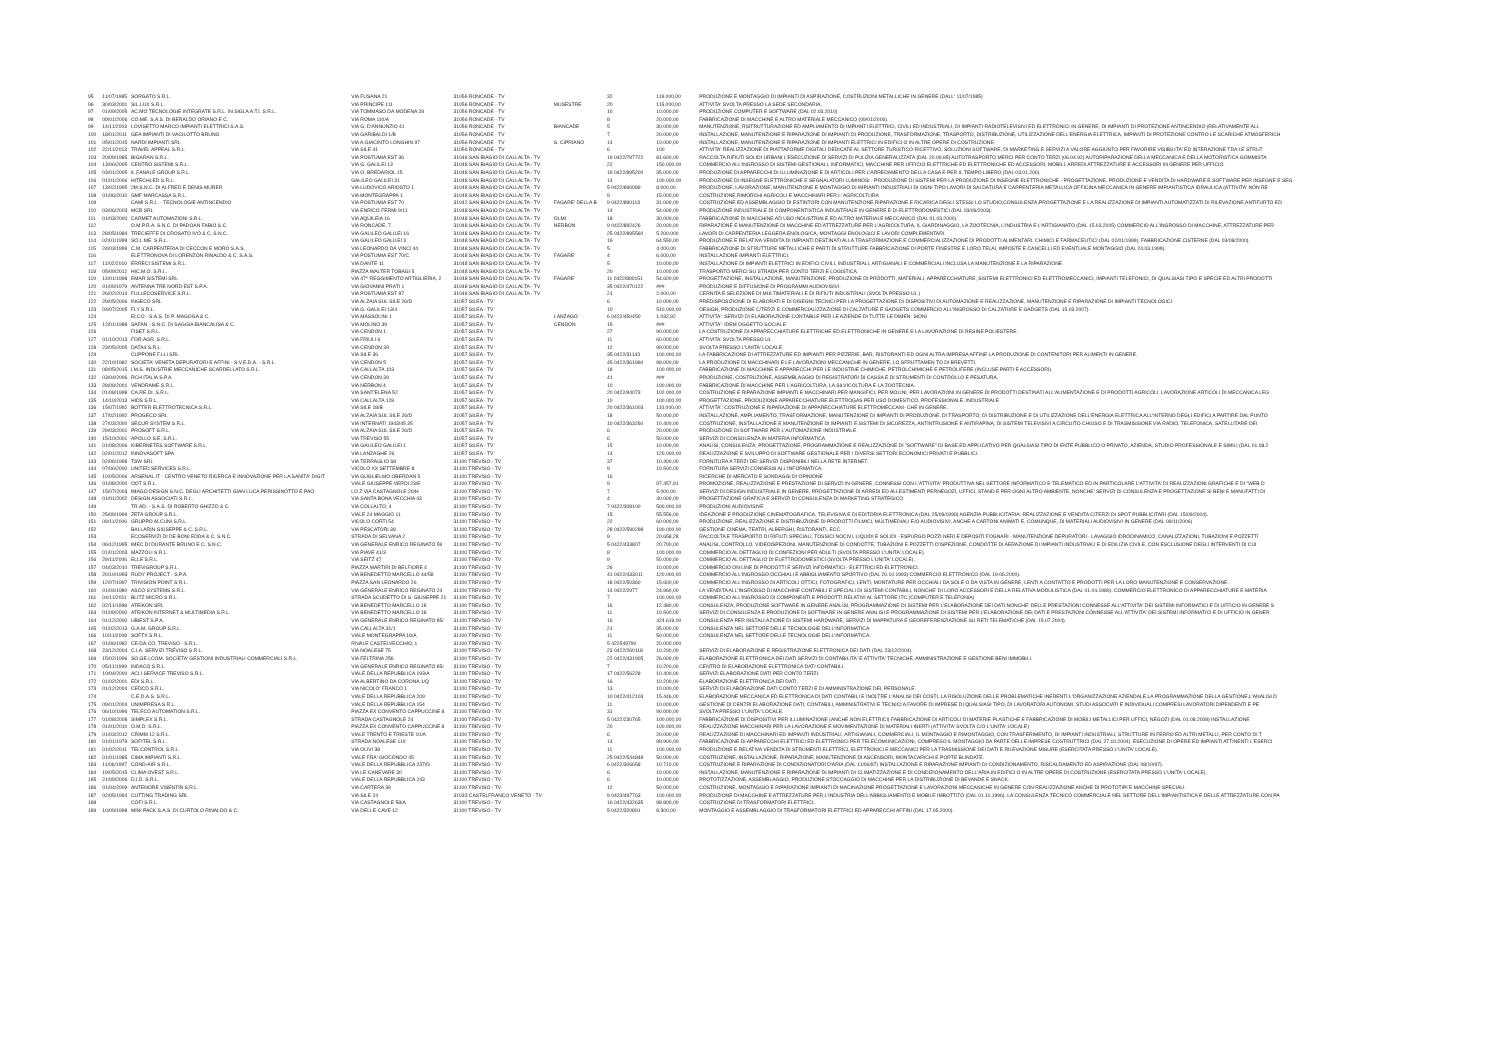| 95 | 11/07/1985 | SORGATO S.R.L. | VIA FUSANA 21 | 31056 RONCADE - TV | | 32 | 119.000,00 | PRODUZIONE E MONTAGGIO DI IMPIANTI DI ASPIRAZIONE, COSTRUZIONI METALLICHE IN GENERE (DALL' 11/07/1985) |
| 96 | 30/03/2001 | SIL.LUX S.R.L. | VIA PRINCIPE 111 | 31056 RONCADE - TV | MUSESTRE | 20 | 115.000,00 | ATTIVITA' SVOLTA PRESSO LA SEDE SECONDARIA. |
| 97 | 01/09/2005 | AC.MO TECNOLOGIE INTEGRATE S.R.L. IN SIGLA A.T.I. S.R.L. | VIA TOMMASO DA MODENA 28 | 31056 RONCADE - TV | | 10 | 10.000,00 | PRODUZIONE COMPUTER E SOFTWARE (DAL 02.03.2010) |
| 98 | 09/01/2006 | CO.ME. S.A.S. DI BERALDO ORIANO E C. | VIA ROMA 110/A | 31056 RONCADE - TV | | 8 | 20.000,00 | FABBRICAZIONE DI MACCHINE E ALTRO MATERIALE MECCANICO (09/01/2006). |
| 99 | 14/11/2003 | LOVISETTO MARCO IMPIANTI ELETTRICI S.A.S. | VIA G. D'ANNUNZIO 41 | 31056 RONCADE - TV | BIANCADE | 5 | 30.000,00 | MANUTENZIONE, RISTRUTTURAZIONE ED AMPLIAMENTO DI IMPIANTI ELETTRICI, CIVILI ED INDUSTRIALI, DI IMPIANTI RADIOTELEVISIVI ED ELETTRONICI IN GENERE, DI IMPIANTI DI PROTEZIONE ANTINCENDIO (RELATIVAMENTE ALL |
| 100 | 18/01/2011 | GEA IMPIANTI DI VACILOTTO BRUNO | VIA GARIBALDI 1/B | 31056 RONCADE - TV | | 7 | 20.000,00 | INSTALLAZIONE, MANUTENZIONE E RIPARAZIONE DI IMPIANTI DI PRODUZIONE, TRASFORMAZIONE, TRASPORTO, DISTRIBUZIONE, UTILIZZAZIONE DELL'ENERGIA ELETTRICA, IMPIANTI DI PROTEZIONE CONTRO LE SCARICHE ATMOSFERICH |
| 101 | 05/01/2015 | NARDI IMPIANTI SRL | VIA A.GIACINTO LONGHIN 97 | 31056 RONCADE - TV | S. CIPRIANO | 14 | 10.000,00 | INSTALLAZIONE, MANUTENZIONE E RIPARAZIONE DI IMPIANTI ELETTRICI IN EDIFICI O IN ALTRE OPERE DI COSTRUZIONE. |
| 102 | 22/11/2013 | TRAVEL APPEAL S.R.L. | VIA SILE 41 | 31056 RONCADE - TV | | 6 | 100 | ATTIVITA' REALIZZAZIONE DI PIATTAFORME DIGITALI DEDICATE AL SETTORE TURISTICO-RICETTIVO, SOLUZIONI SOFTWARE, DI MARKETING E SERVIZI A VALORE AGGIUNTO PER FAVORIRE VISIBILITA' ED INTERAZIONE TRA LE STRUT |
| 103 | 20/09/1985 | BIGARAN S.R.L. | VIA POSTUMIA EST 36 | 31048 SAN BIAGIO DI CALLALTA - TV | | 19 0422/797722 | 81.600,00 | RACCOLTA RIFIUTI SOLIDI URBANI L'ESECUZIONE DI SERVIZI DI PULIZIA GENERALIZZATA (DAL 20.09.85) AUTOTRASPORTO MERCI PER CONTO TERZI (06.04.92) AUTORIPARAZIONE DELLA MECCANICA E DELLA MOTORISTICA GOMMISTA |
| 104 | 13/06/2005 | CENTRO SISTEMI S.R.L. | VIA G. GALILEI 13 | 31048 SAN BIAGIO DI CALLALTA - TV | | 22 | 150.000,00 | COMMERCIO ALL'INGROSSO DI SISTEMI GESTIONALI, INFORMATICI, MACCHINE PER UFFICIO ELETTRICHE ED ELETTRONICHE ED ACCESSORI, MOBILI, ARREDI ATTREZZATURE E ACCESSORI IN GENERE PER UFFICIO. |
| 105 | 03/01/2005 | IL FANALE GROUP S.R.L. | VIA O. BREDARIOL 15 | 31048 SAN BIAGIO DI CALLALTA - TV | | 19 0422/895200 | 35.000,00 | PRODUZIONE DI APPARECCHI DI ILLUMINAZIONE E DI ARTICOLI PER L'ARREDAMENTO DELLA CASA E PER IL TEMPO LIBERO (DAL 03.01.200). |
| 106 | 01/01/2006 | HITECHLED S.R.L. | GALILEO GALILEI 31 | 31048 SAN BIAGIO DI CALLALTA - TV | | 14 | 100.000,00 | PRODUZIONE DI INSEGNE ELETTRONICHE E SEGNALATORI LUMINOSI - PRODUZIONE DI SISTEMI PER LA PRODUZIONE DI INSEGNE ELETTRONICHE - PROGETTAZIONE, PRODUZIONE E VENDITA DI HARDWARE E SOFTWARE PER INSEGNE E SEG |
| 107 | 13/02/1995 | 2M S.N.C. DI ALFRED E DENIS MURER | VIA LUDOVICO ARIOSTO 1 | 31048 SAN BIAGIO DI CALLALTA - TV | | 5 0422/890089 | 8.000,00 | PRODUZIONE, LAVORAZIONE, MANUTENZIONE E MONTAGGIO DI IMPIANTI INDUSTRIALI DI OGNI TIPO LAVORI DI SALDATURA E CARPENTERIA METALLICA OFFICINA MECCANICA IN GENERE IMPIANTISTICA IDRAULICA (ATTIVITA' NON RE |
| 108 | 01/06/2010 | GMF MARCASSA S.R.L. | VIA MONTEGRAPPA 1 | 31048 SAN BIAGIO DI CALLALTA - TV | | 9 | 15.000,00 | COSTRUZIONE RIMORCHI AGRICOLI E MACCHINARI PER L' AGRICOLTURA |
| 109 | | CAMI S.R.L. - TECNOLOGIE ANTINCENDIO | VIA POSTUMIA EST 70 | 31042 SAN BIAGIO DI CALLALTA - TV | FAGARE' DELLA B | 9 0422/890113 | 31.000,00 | COSTRUZIONE ED ASSEMBLAGGIO DI ESTINTORI CON MANUTENZIONE,RIPARAZIONE E RICARICA DEGLI STESSI LO STUDIO,CONSULENZA,PROGETTAZIONE E LA REALIZZAZIONE DI IMPIANTI AUTOMATIZZATI DI RILEVAZIONE,ANTIFURTO ED |
| 110 | 03/06/2003 | MCR SRL | VIA ENRICO FERMI 9/11 | 31048 SAN BIAGIO DI CALLALTA - TV | | 14 | 54.000,00 | PRODUZIONE INDUSTRIALE DI COMPONENTISTICA INDUSTRIALE IN GENERE E DI ELETTRODOMESTICI (DAL 03/06/2003). |
| 111 | 01/03/2000 | CARMET AUTOMAZIONI S.R.L. | VIA AQUILEIA 16 | 31048 SAN BIAGIO DI CALLALTA - TV | OLMI | 18 | 30.000,00 | FABBRICAZIONE DI MACCHINE AD USO INDUSTRIALE ED ALTRO MATERIALE MECCANICO (DAL 01.03.2000). |
| 112 | | O.M.P.R.A. S.N.C. DI PADOAN FABIO & C. | VIA RONCADE, 7 | 31048 SAN BIAGIO DI CALLALTA - TV | NERBON | 9 0422/892426 | 20.000,00 | RIPARAZIONE E MANUTENZIONE DI MACCHINE ED ATTREZZATURE PER L'AGRICOLTURA, IL GIARDINAGGIO, LA ZOOTECNIA, L'INDUSTRIA E L'ARTIGIANATO (DAL 15.03.2005) COMMERCIO ALL'INGROSSO DI MACCHINE, ATTREZZATURE PER |
| 113 | 28/05/1984 | TRECIEFFE DI CROSATO IVO & C. S.N.C. | VIA GALILEO GALILEI 16 | 31048 SAN BIAGIO DI CALLALTA - TV | | 25 0422/895560 | 5.200.000 | LAVORI DI CARPENTERIA LEGGERA ENOLOGICA, MONTAGGI ENOLOGICI E LAVORI COMPLEMENTARI. |
| 114 | 02/01/1999 | SO.L.ME. S.R.L. | VIA GALILEO GALILEI 3 | 31048 SAN BIAGIO DI CALLALTA - TV | | 16 | 64.550,00 | PRODUZIONE E RELATIVA VENDITA DI IMPIANTI DESTINATI ALLA TRASFORMAZIONE E COMMERCIALIZZAZIONE DI PRODOTTI ALIMENTARI, CHIMICI E FARMACEUTICI (DAL 02/01/1999). FABBRICAZIONE CISTERNE (DAL 03/08/2000). |
| 115 | 24/03/1999 | C.M. CARPENTERIA DI CECCON E MORO S.A.S. | VIA LEONARDO DA VINCI 44 | 31048 SAN BIAGIO DI CALLALTA - TV | | 5 | 4.000,00 | FABBRICAZIONE DI STRUTTURE METALLICHE E PARTI DI STRUTTURE FABBRICAZIONE DI PORTE FINESTRE E LORO TELAI, IMPOSTE E CANCELLI ED EVENTUALE MONTAGGIO (DAL 24.03.1999). |
| 116 | | ELETTRONOVA DI LORENZON RINALDO & C. S.A.S. | VIA POSTUMIA EST 70/C | 31048 SAN BIAGIO DI CALLALTA - TV | FAGARE' | 4 | 6.000,00 | INSTALLAZIONE IMPIANTI ELETTRICI. |
| 117 | 11/02/2010 | ERRECI SISTEMI S.R.L. | VIA DANTE 11 | 31048 SAN BIAGIO DI CALLALTA - TV | | 5 | 10.000,00 | INSTALLAZIONE DI IMPIANTI ELETTRICI IN EDIFICI CIVILI, INDUSTRIALI, ARTIGIANALI E COMMERCIALI INCLUSA LA MANUTENZIONE E LA RIPARAZIONE. |
| 118 | 05/09/2012 | HIC.M.O. S.R.L. | PIAZZA WALTER TOBAGI 5 | 31048 SAN BIAGIO DI CALLALTA - TV | | 20 | 10.000,00 | TRASPORTO MERCI SU STRADA PER CONTO TERZI E LOGISTICA. |
| 119 | 14/01/1998 | EMAR SISTEMI SRL | VIA 47^ REGGIMENTO ARTIGLIERIA, 2 | 31048 SAN BIAGIO DI CALLALTA - TV | FAGARE' | 11 0422/890151 | 54.600,00 | PROGETTAZIONE, INSTALLAZIONE, MANUTENZIONE, PRODUZIONE DI PRODOTTI, MATERIALI, APPARECCHIATURE, SISTEMI ELETTRONICI ED ELETTROMECCANICI, IMPIANTI TELEFONICI, DI QUALSIASI TIPO E SPECIE ED ALTRI PRODOTTI |
| 120 | 01/09/1979 | ANTENNA TRE NORD EST S.P.A. | VIA GIOVANNI PRATI 1 | 31048 SAN BIAGIO DI CALLALTA - TV | | 35 0422/470122 | ### | PRODUZIONE E DIFFUSIONE DI PROGRAMMI AUDIOVISIVI. |
| 121 | 26/02/2014 | FULLECOSERVICE S.R.L. | VIA POSTUMIA EST 87 | 31048 SAN BIAGIO DI CALLALTA - TV | | 21 | 2.000,00 | CERNITA E SELEZIONE DI MULTIMATERIALI E DI RIFIUTI INDUSTRIALI (SVOLTA PRESSO UL ) |
| 122 | 29/05/2006 | INGECO SRL | VIA ALZAIA SUL SILE 26/D | 31057 SILEA - TV | | 6 | 10.000,00 | PREDISPOSIZIONE DI ELABORATI E DI DISEGNI TECNICI PER LA PROGETTAZIONE DI DISPOSITIVI DI AUTOMAZIONE E REALIZZAZIONE, MANUTENZIONE E RIPARAZIONE DI IMPIANTI TECNOLOGICI. |
| 123 | 04/07/2005 | FLY S.R.L. | VIA G. GALILEI 13/4 | 31057 SILEA - TV | | 10 | 510.000,00 | DESIGN, PRODUZIONE C/TERZI E COMMERCIALIZZAZIONE DI CALZATURE E GADGETS COMMERCIO ALL'INGROSSO DI CALZATURE E GADGETS (DAL 15.03.2007). |
| 124 | | ELCO - S.A.S. DI P. MAGOGA & C. | VIA MASSOLINI 1 | 31057 SILEA - TV | LANZAGO | 6 0422/450450 | 1.032,92 | ATTIVITA': SERVIZI DI ELABORAZIONE CONTABILE PER LE AZIENDE DI TUTTE LE DIMEN- SIONI |
| 125 | 12/01/1988 | SAFAN - S.N.C. DI SAGGIA BIANCALISA & C. | VIA MOLINO 39 | 31057 SILEA - TV | CENDON | 15 | ### | ATTIVITA': IDEM OGGETTO SOCIALE |
| 126 | | FISET S.R.L. | VIA CENDON 1 | 31057 SILEA - TV | | 27 | 90.000,00 | LA COSTRUZIONE DI APPARECCHIATURE ELETTRICHE ED ELETTRONICHE IN GENERE E LA LAVORAZIONE DI RESINE POLIESTERE. |
| 127 | 01/10/2013 | FOR.AGR. S.R.L. | VIA FRIULI 6 | 31057 SILEA - TV | | 11 | 60.000,00 | ATTIVITA' SVOLTA PRESSO UL |
| 128 | 23/05/2005 | DATA4 S.R.L. | VIA CENDON 39 | 31057 SILEA - TV | | 12 | 99.000,00 | SVOLTA PRESSO L'UNITA' LOCALE. |
| 129 | | CUPPONE F.LLI SRL | VIA SILE 36 | 31057 SILEA - TV | | 35 0422/31143 | 100.000,00 | LA FABBRICAZIONE DI ATTREZZATURE ED IMPIANTI PER PIZZERIE, BAR, RISTORANTI ED OGNI ALTRA IMPRESA AFFINE LA PRODUZIONE DI CONTENITORI PER ALIMENTI IN GENERE. |
| 130 | 22/10/1982 | SOCIETA' VENETA DEPURATORI E AFFINI - S.V.E.D.A. - S.R.L. | VIA CENDON 5 | 31057 SILEA - TV | | 45 0422/361960 | 99.000,00 | LA PRODUZIONE DI MACCHINARI E LE LAVORAZIONI MECCANICHE IN GENERE, LO SFRUTTAMEN TO DI BREVETTI. |
| 131 | 08/05/2015 | I.M.S. INDUSTRIE MECCANICHE SCARDELLATO S.R.L. | VIA CALLALTA 103 | 31057 SILEA - TV | | 18 | 100.000,00 | FABBRICAZIONE DI MACCHINE E APPARECCHI PER LE INDUSTRIE CHIMICHE, PETROLCHIMICHE E PETROLIFERE (INCLUSE PARTI E ACCESSORI). |
| 132 | 03/04/2006 | RCH ITALIA S.P.A. | VIA CENDON 39 | 31057 SILEA - TV | | 41 | ### | PRODUZIONE, COSTRUZIONE, ASSEMBLAGGIO DI REGISTRATORI DI CASSA E DI STRUMENTI DI CONTROLLO E PESATURA. |
| 133 | 28/09/2001 | VENDRAME S.R.L. | VIA NERBON 4 | 31057 SILEA - TV | | 10 | 100.000,00 | FABBRICAZIONE DI MACCHINE PER L'AGRICOLTURA, LA SILVICOLTURA E LA ZOOTECNIA. |
| 134 | 01/08/1998 | CA.RE.DI. S.R.L. | VIA SANT'ELENA 52 | 31057 SILEA - TV | | 20 0422/94073 | 102.000,00 | COSTRUZIONE E RIPARAZIONE IMPIANTI E MACCHINARI PER MANGIFICI, PER MOLINI, PER LAVORAZIONI IN GENERE DI PRODOTTI DESTINATI ALL'ALIMENTAZIONE E DI PRODOTTI AGRICOLI. LAVORAZIONE ARTICOLI DI MECCANICA LEG |
| 135 | 14/10/2013 | HIDS S.R.L. | VIA CALLALTA 128 | 31057 SILEA - TV | | 10 | 100.000,00 | PROGETTAZIONE, PRODUZIONE APPARECCHIATURE ELETTROGAS PER USO DOMESTICO, PROFESSIONALE, INDUSTRIALE |
| 136 | 15/07/1992 | BOTTER ELETTROTECNICA S.R.L. | VIA SILE 18/B | 31057 SILEA - TV | | 20 0422/361003 | 110.000,00 | ATTIVITA': COSTRUZIONE E RIPARAZIONE DI APPARECCHIATURE ELETTROMECCANI- CHE IN GENERE. |
| 137 | 17/02/1992 | PROGECO SRL | VIA ALZAIA SUL SILE 26/D | 31057 SILEA - TV | | 18 | 50.000,00 | INSTALLAZIONE, AMPLIAMENTO, TRASFORMAZIONE, MANUTENZIONE DI IMPIANTI DI PRODUZIONE, DI TRASPORTO, DI DISTRIBUZIONE E DI UTILIZZAZIONE DELL'ENERGIA ELETTRICA ALL'INTERNO DEGLI EDIFICI A PARTIRE DAL PUNTO |
| 138 | 27/03/2000 | SECUR SYSTEM S.R.L. | VIA INTERNATI 1943/45 35 | 31057 SILEA - TV | | 10 0422/363260 | 10.400,00 | COSTRUZIONE, INSTALLAZIONE E MANUTENZIONE DI IMPIANTI E SISTEMI DI SICUREZZA, ANTINTRUSIONE E ANTIRAPINA, DI SISTEMI TELEVISIVI A CIRCUITO CHIUSO E DI TRASMISSIONE VIA RADIO, TELEFONICA, SATELLITARE DEI |
| 139 | 29/03/2001 | PROSOFT S.R.L. | VIA ALZAIA SUL SILE 26/D | 31057 SILEA - TV | | 6 | 20.000,00 | PRODUZIONE DI SOFTWARE PER L'AUTOMAZIONE INDUSTRIALE |
| 140 | 15/10/2001 | APOLLO S.E. S.R.L. | VIA TREVISO 55 | 31057 SILEA - TV | | 6 | 50.000,00 | SERVIZI DI CONSULENZA IN MATERIA INFORMATICA |
| 141 | 01/08/2006 | KIBERNETES SOFTWARE S.R.L. | VIA GALILEO GALILEI 1 | 31057 SILEA - TV | | 15 | 10.000,00 | ANALISI, CONSULENZA, PROGETTAZIONE, PROGRAMMAZIONE E REALIZZAZIONE DI "SOFTWARE" DI BASE ED APPLICATIVO PER QUALSIASI TIPO DI ENTE PUBBLICO O PRIVATO, AZIENDA, STUDIO PROFESSIONALE E SIMILI (DAL 01.08.2 |
| 142 | 02/01/2012 | INNOVASOFT SPA | VIA LANZAGHE 26 | 31057 SILEA - TV | | 14 | 120.000,00 | REALIZZAZIONE E SVILUPPO DI SOFTWARE GESTIONALE PER I DIVERSI SETTORI ECONOMICI PRIVATI E PUBBLICI. |
| 143 | 02/06/1998 | TSW SRL | VIA TERRAGLIO 68 | 31100 TREVISO - TV | | 37 | 10.400,00 | FORNITURA A TERZI DEI SERVIZI DISPONIBILI NELLA RETE INTERNET. |
| 144 | 07/06/2000 | UNITED SERVICES S.R.L. | VICOLO XX SETTEMBRE 8 | 31100 TREVISO - TV | | 9 | 10.500,00 | FORNITURA SERVIZI CONNESSI ALL'INFORMATICA. |
| 145 | 10/05/2006 | ARSENAL.IT - CENTRO VENETO RICERCA E INNOVAZIONE PER LA SANITA' DIGIT | VIA GUGLIELMO OBERDAN 5 | 31100 TREVISO - TV | | 16 | | RICERCHE DI MERCATO E SONDAGGI DI OPINIONE |
| 146 | 01/08/2000 | OOT S.R.L. | VIALE GIUSEPPE VERDI 23/E | 31100 TREVISO - TV | | 9 | 97.457,91 | PROMOZIONE, REALIZZAZIONE E PRESTAZIONE DI SERVIZI IN GENERE, CONNESSI CON L'ATTIVITA' PRODUTTIVA NEL SETTORE INFORMATICO E TELEMATICO ED IN PARTICOLARE L'ATTIVITA' DI REALIZZAZIONI GRAFICHE E DI "WEB D |
| 147 | 15/07/2003 | IMAGO DESIGN S.N.C. DEGLI ARCHITETTI GIAN LUCA PERISSINOTTO E PAO | LO Z VIA CASTAGNOLE 20/H | 31100 TREVISO - TV | | 7 | 5.000,00 | SERVIZI DI DESIGN INDUSTRIALE IN GENERE, PROGETTAZIONE DI ARREDI ED ALLESTIMENTI PERNEGOZI, UFFICI, STAND E PER OGNI ALTRO AMBIENTE, NONCHE' SERVIZI DI CONSULENZA E PROGETTAZIONE SI BENI E MANUFATTI DI |
| 148 | 01/01/2002 | DESIGN ASSOCIATI S.R.L. | VIA SANTA BONA VECCHIA 43 | 31100 TREVISO - TV | | 4 | 40.000,00 | PROGETTAZIONE GRAFICA E SERVIZI DI CONSULENZA DI MARKETING STRATEGICO |
| 149 | | TR.AD. - S.A.S. DI ROBERTO GHIZZO & C. | VIA COLLALTO, 4 | 31100 TREVISO - TV | | 7 0422/308100 | 500.000,00 | PRODUZIONI AUDIOVISIVE |
| 150 | 25/09/1999 | ZETA GROUP S.R.L. | VIALE 24 MAGGIO 11 | 31100 TREVISO - TV | | 15 | 55.556,00 | IDEAZIONE E PRODUZIONE CINEMATOGRAFICA, TELEVISIVA E DI EDITORIA ELETTRONICA (DAL 25/09/1999) AGENZIA PUBBLICITARIA: REALIZZAZIONE E VENDITA C/TERZI DI SPOT PUBBLICITARI (DAL 15/09/2004). |
| 151 | 09/11/2006 | GRUPPO ALCUNI S.R.L. | VICOLO CORTI 54 | 31100 TREVISO - TV | | 22 | 60.000,00 | PRODUZIONE, REALIZZAZIONE E DISTRIBUZIONE DI PRODOTTI FILMICI, MULTIMEDIALI E/O AUDIOVISIVI, ANCHE A CARTONI ANIMATI E, COMUNQUE, DI MATERIALI AUDIOVISIVI IN GENERE (DAL 09/11/2006) |
| 152 | | BALLARIN GIUSEPPE & C. S.R.L. | VIA PESCATORI 38 | 31100 TREVISO - TV | | 28 0422/590298 | 100.000,00 | GESTIONE CINEMA, TEATRI, ALBERGHI, RISTORANTI, ECC. |
| 153 | | ECOSERVIZI DI DE BONI EDDA & C. S.N.C. | STRADA DI SELVANA 2 | 31100 TREVISO - TV | | 9 | 20.658,28 | RACCOLTA E TRASPORTO DI RIFIUTI SPECIALI, TOSSICI NOCIVI, LIQUIDI E SOLIDI - ESPURGO POZZI NERI E DEPOSITI FOGNARI - MANUTENZIONE DEPURATORI - LAVAGGIO IDRODINAMICO, CANALIZZAZIONI, TUBAZIONI E POZZETTI |
| 154 | 06/12/1995 | IMEC DI DURANTE BRUNO E C. S.N.C. | VIA GENERALE ENRICO REGINATO 59 | 31100 TREVISO - TV | | 5 0422/433807 | 20.700,00 | ANALISI, CONTROLLO, VIDEOISPEZIONI, MANUTENZIONE DI CONDOTTE, TUBAZIONI E POZZETTI D'ISPEZIONE, CONDOTTE DI AERAZIONE DI IMPIANTI INDUSTRIALI E DI EDILIZIA CIVILE, CON ESCLUSIONE DEGLI INTERVENTI DI CUI |
| 155 | 01/01/2003 | MAZZOLI S.R.L. | VIA PIAVE 41/3 | 31100 TREVISO - TV | | 8 | 100.000,00 | COMMERCIO AL DETTAGLIO DI CONFEZIONI PER ADULTI (SVOLTA PRESSO L'UNITA' LOCALE). |
| 156 | 29/11/2006 | ELLE S.R.L. | VIA SEITZ 47 | 31100 TREVISO - TV | | 9 | 50.000,00 | COMMERCIO AL DETTAGLIO DI ELETTRODOMESTICI (SVOLTA PRESSO L'UNITA' LOCALE). |
| 157 | 04/03/2010 | TREVIGROUP S.R.L. | PIAZZA MARTIRI DI BELFIORE 4 | 31100 TREVISO - TV | | 26 | 10.000,00 | COMMERCIO ON LINE DI PRODOTTI E SERVIZI INFORMATICI - ELETTRICI ED ELETTRONICI. |
| 158 | 20/10/1993 | RUDY PROJECT - S.P.A. | VIA BENEDETTO MARCELLO 44/58 | 31100 TREVISO - TV | | 41 0422/433011 | 120.000,00 | COMMERCIO ALL'INGROSSO OCCHIALI E ABBIGLIAMENTO SPORTIVO (DAL 20.10.1993) COMMERCIO ELETTRONICO (DAL 19.06.2000). |
| 159 | 12/07/1997 | TRIVISION POINT S.R.L. | PIAZZA SAN LEONARDO 26 | 31100 TREVISO - TV | | 18 0422/50360 | 15.600,00 | COMMERCIO ALL'INGROSSO DI ARTICOLI OTTICI, FOTOGRAFICI, LENTI, MONTATURE PER OCCHIALI DA SOLE O DA VISTA IN GENERE, LENTI A CONTATTO E PRODOTTI PER LA LORO MANUTENZIONE E CONSERVAZIONE. |
| 160 | 01/04/1980 | ASCO SYSTEMS S.R.L. | VIA GENERALE ENRICO REGINATO 24 | 31100 TREVISO - TV | | 14 0422/2977 | 24.960,00 | LA VENDITA ALL'INGROSSO DI MACCHINE CONTABILI E SPECIALI DI SISTEMI CONTABILI, NONCHE' DI LORO ACCESSORI E DELLA RELATIVA MODULISTICA (DAL 01.04.1980). COMMERCIO ELETTRONICO DI APPARECCHIATURE E MATERIA |
| 161 | 04/11/2011 | BLITZ MICRO S.R.L. | STRADA SCUDETTO DI S. GIUSEPPE 21 | 31100 TREVISO - TV | | 7 | 100.000,00 | COMMERCIO ALL'INGROSSO DI COMPONENTI E PRODOTTI RELATIVI AL SETTORE ITC (COMPUTER E TELEFONIA) |
| 162 | 02/11/1998 | ATEIKON SRL | VIA BENEDETTO MARCELLO 18 | 31100 TREVISO - TV | | 16 | 12.480,00 | CONSULENZA, PRODUZIONE SOFTWARE IN GENERE ANALISI, PROGRAMMAZIONE DI SISTEMI PER L'ELABORAZIONE DEI DATI NONCHE' DELLE PRESTAZIONI CONNESSE ALL'ATTIVITA' DEI SISTEMI INFORMATICI E DI UFFICIO IN GENERE S |
| 163 | 01/09/2000 | ATEIKON INTERNET & MULTIMEDIA S.R.L. | VIA BENEDETTO MARCELLO 18 | 31100 TREVISO - TV | | 11 | 10.500,00 | SERVIZI DI CONSULENZA E PRODUZIONE DI SOFTWARE IN GENERE ANALISI E PROGRAMMAZIONE DI SISTEMI PER L'ELABORAZIONE DEI DATI E PRESTAZIONI CONNESSE ALL'ATTIVITA' DEI SISTEMI INFORMATICI E DI UFFICIO IN GENER |
| 164 | 01/12/2000 | UBIEST S.P.A. | VIA GENERALE ENRICO REGINATO 85/ | 31100 TREVISO - TV | | 16 | 424.619,00 | CONSULENZA PER INSTALLAZIONE DI SISTEMI HARDWARE, SERVIZI DI MAPPATURA E GEOREFERENZIAZIONE SU RETI TELEMATICHE (DAL 15.07.2004). |
| 165 | 01/02/2013 | G.A.M. GROUP S.R.L. | VIA CALLALTA 31/1 | 31100 TREVISO - TV | | 21 | 35.000,00 | CONSULENZA NEL SETTORE DELLE TECNOLOGIE DELL'INFORMATICA |
| 166 | 10/11/2008 | SOFTX S.R.L. | VIALE MONTEGRAPPA 18/A | 31100 TREVISO - TV | | 11 | 50.000,00 | CONSULENZA NEL SETTORE DELLE TECNOLOGIE DELL'INFORMATICA. |
| 167 | 01/06/1982 | CE.DA.CO. TREVISO - S.R.L. | RIVALE CASTELVECCHIO, 1 | 31100 TREVISO - TV | | 5 422549790 | 20.000.000 | |
| 168 | 23/12/2004 | C.I.A. SERVIZI TREVISO S.R.L. | VIA NOALESE 75 | 31100 TREVISO - TV | | 23 0422/260118 | 10.200,00 | SERVIZI DI ELABORAZIONE E REGISTRAZIONE ELETTRONICA DEI DATI (DAL 23/12/2004). |
| 169 | 15/02/1996 | SO.GE.I.COM. SOCIETA' GESTIONI INDUSTRIALI COMMERCIALI S.R.L. | VIA FELTRINA 256 | 31100 TREVISO - TV | | 22 0422/431905 | 26.000,00 | ELABORAZIONE ELETTRONICA DEI DATI SERVIZI DI CONTABILITA' E ATTIVITA' TECNICHE, AMMINISTRAZIONE E GESTIONE BENI IMMOBILI. |
| 170 | 05/11/1999 | INDACO S.R.L. | VIA GENERALE ENRICO REGINATO 85/ | 31100 TREVISO - TV | | 7 | 10.200,00 | CENTRO DI ELABORAZIONE ELETTRONICA DATI CONTABILI. |
| 171 | 10/04/2000 | ACLI SERVICE TREVISO S.R.L. | VIALE DELLA REPUBBLICA 193/A | 31100 TREVISO - TV | | 17 0422/56228 | 10.400,00 | SERVIZI ELABORAZIONE DATI PER CONTO TERZI. |
| 172 | 01/02/2001 | EDI S.R.L. | VIA ALBERTINO DA CORONA 1/Q | 31100 TREVISO - TV | | 16 | 10.200,00 | ELABORAZIONE ELETTRONICA DEI DATI. |
| 173 | 01/12/2004 | CEDCD S.R.L. | VIA NICOLO' FRANCO 1 | 31100 TREVISO - TV | | 13 | 10.000,00 | SERVIZI DI ELABORAZIONE DATI CONTO TERZI E DI AMMINISTRAZIONE DEL PERSONALE. |
| 174 | | C.E.D.A.S. S.R.L. | VIALE DELLA REPUBBLICA 209 | 31100 TREVISO - TV | | 10 0422/412103 | 15.446,00 | ELABORAZIONE MECCANICA ED ELETTRONICA DI DATI CONTABILI E INOLTRE L'ANALISI DEI COSTI, LA RISOLUZIONE DELLE PROBLEMATICHE INERENTI L'ORGANIZZAZIONE AZIENDALE,LA PROGRAMMAZIONE DELLA GESTIONE,L'ANALISI D |
| 175 | 09/01/2004 | UNIMPRESA S.R.L. | VIALE DELLA REPUBBLICA 154 | 31100 TREVISO - TV | | 11 | 10.000,00 | GESTIONE DI CENTRI ELABORAZIONE DATI, CONTABILI, AMMINISTRATIVI E TECNICI A FAVORE DI IMPRESE DI QUALSIASI TIPO, DI LAVORATORI AUTONOMI, STUDI ASSOCIATI E INDIVIDUALI COMPRESI LAVORATORI DIPENDENTI E PE |
| 176 | 06/10/1996 | TELECO AUTOMATION S.R.L. | PIAZZA EX CONVENTO CAPPUCCINE 8 | 31100 TREVISO - TV | | 31 | 90.000,00 | SVOLTA PRESSO L'UNITA' LOCALE. |
| 177 | 01/08/2008 | SIMPLEX S.R.L. | STRADA CASTAGNOLE 24 | 31100 TREVISO - TV | | 5 0422/230765 | 100.000,00 | FABBRICAZIONE DI DISPOSITIVI PER ILLUMINAZIONE (ANCHE NON ELETTRICI) FABBRICAZIONE DI ARTICOLI DI MATERIE PLASTICHE E FABBRICAZIONE DI MOBILI METALLICI PER UFFICI, NEGOZI (DAL 01.08.2008) INSTALLAZIONE |
| 178 | 01/01/2010 | O.M.D. S.R.L. | PIAZZA EX CONVENTO CAPPUCCINE 8 | 31100 TREVISO - TV | | 20 | 100.000,00 | REALIZZAZIONE MACCHINARI PER LA LAVORAZIONE E MOVIMENTAZIONE DI MATERIALI INERTI (ATTIVITA' SVOLTA C/O L'UNITA' LOCALE) |
| 179 | 01/03/2012 | CRIMM 12 S.R.L. | VIALE TRENTO E TRIESTE 10/A | 31100 TREVISO - TV | | 6 | 20.000,00 | REALIZZAZIONE DI MACCHINARI ED IMPIANTI INDUSTRIALI, ARTIGIANALI, COMMERCIALI, IL MONTAGGIO E RIMONTAGGIO, CON TRASFERIMENTO, DI IMPIANTI INDUSTRIALI, STRUTTURE IN FERRO ED ALTRI METALLI, PER CONTO DI T |
| 180 | 01/01/1979 | SOFITEL S.R.L. | STRADA NOALESE 119 | 31100 TREVISO - TV | | 14 | 99.900,00 | FABBRICAZIONE DI APPARECCHI ELETTRICI ED ELETTRONICI PER TELECOMUNICAZIONI, COMPRESO IL MONTAGGIO DA PARTE DELLE IMPRESE COSTRUTTRICI (DAL 27.10.2004). ESECUZIONE DI OPERE ED IMPIANTI ATTINENTI L'ESERCI |
| 181 | 01/02/2011 | TELCONTROL S.R.L. | VIA OLIVI 38 | 31100 TREVISO - TV | | 11 | 100.000,00 | PRODUZIONE E RELATIVA VENDITA DI STRUMENTI ELETTRICI, ELETTRONICI E MECCANICI PER LA TRASMISSIONE DEI DATI E RILEVAZIONE MISURE (ESERCITATA PRESSO L'UNITA' LOCALE). |
| 182 | 01/01/1985 | CIMA IMPIANTI S.R.L. | VIALE FRA' GIOCONDO 45 | 31100 TREVISO - TV | | 25 0422/544848 | 50.000,00 | COSTRUZIONE, INSTALLAZIONE, RIPARAZIONE, MANUTENZIONE DI ASCENSORI, MONTACARICHI E PORTE BLINDATE. |
| 183 | 11/06/1997 | COND-AIR S.R.L. | VIALE DELLA REPUBBLICA 237/D | 31100 TREVISO - TV | | 6 0422/306658 | 10.710,00 | COSTRUZIONE E RIPARAZIONE DI CONDIZIONATORI D'ARIA (DAL 11/06/97) INSTALLAZIONE E RIPARAZIONE IMPIANTI DI CONDIZIONAMENTO, RISCALDAMENTO ED ASPIRAZIONE (DAL 08/10/97). |
| 184 | 19/05/2015 | CLIMA OVEST S.R.L. | VIA LE CANEVARE 30 | 31100 TREVISO - TV | | 6 | 10.000,00 | INSTALLAZIONE, MANUTENZIONE E RIPARAZIONE DI IMPIANTI DI CLIMATIZZAZIONE E DI CONDIZIONAMENTO DELL'ARIA IN EDIFICI O IN ALTRE OPERE DI COSTRUZIONE (ESERCITATA PRESSO L'UNITA' LOCALE). |
| 185 | 21/09/2006 | D.I.D. S.R.L. | VIALE DELLA REPUBBLICA 243 | 31100 TREVISO - TV | | 6 | 10.000,00 | PROTOTIZZAZIONE, ASSEMBLAGGIO, PRODUZIONE STOCCAGGIO DI MACCHINE PER LA DISTRIBUZIONE DI BEVANDE E SNACK. |
| 186 | 01/04/2009 | ANTENORE VISENTIN S.R.L. | VIA CARTERA 39 | 31100 TREVISO - TV | | 12 | 50.000,00 | COSTRUZIONE, MONTAGGIO E RIPARAZIONE IMPIANTI DI MACINAZIONE PROGETTAZIONE E LAVORAZIONI MECCANICHE IN GENERE CON REALIZZAZIONE ANCHE DI PROTOTIPI E MACCHINE SPECIALI. |
| 187 | 02/05/1994 | CUTTING TRADING SRL | VIA SILE 24 | 31033 CASTELFRANCO VENETO - TV | | 9 0423/497763 | 100.000,00 | PRODUZIONE DI MACCHINE E ATTREZZATURE PER L'INDUSTRIA DELL'ABBIGLIAMENTO E MOBILE IMBOTTITO (DAL 01.11.1996). LA CONSULENZA TECNICO COMMERCIALE NEL SETTORE DELL'IMPIANTISTICA E DELLE ATTREZZATURE CON PA |
| 188 | | COFI S.R.L. | VIA CASTAGNOLE 58/A | 31100 TREVISO - TV | | 16 0422/432635 | 98.800,00 | COSTRUZIONE DI TRASFORMATORI ELETTRICI. |
| 189 | 10/09/1998 | MINI PACK S.A.S. DI CURTOLO RINALDO & C. | VIA DELLE CAVE 12 | 31100 TREVISO - TV | | 5 0422/320891 | 8.300,00 | MONTAGGIO E ASSEMBLAGGIO DI TRASFORMATORI ELETTRICI ED APPARECCHI AFFINI (DAL 17.05.2000). |